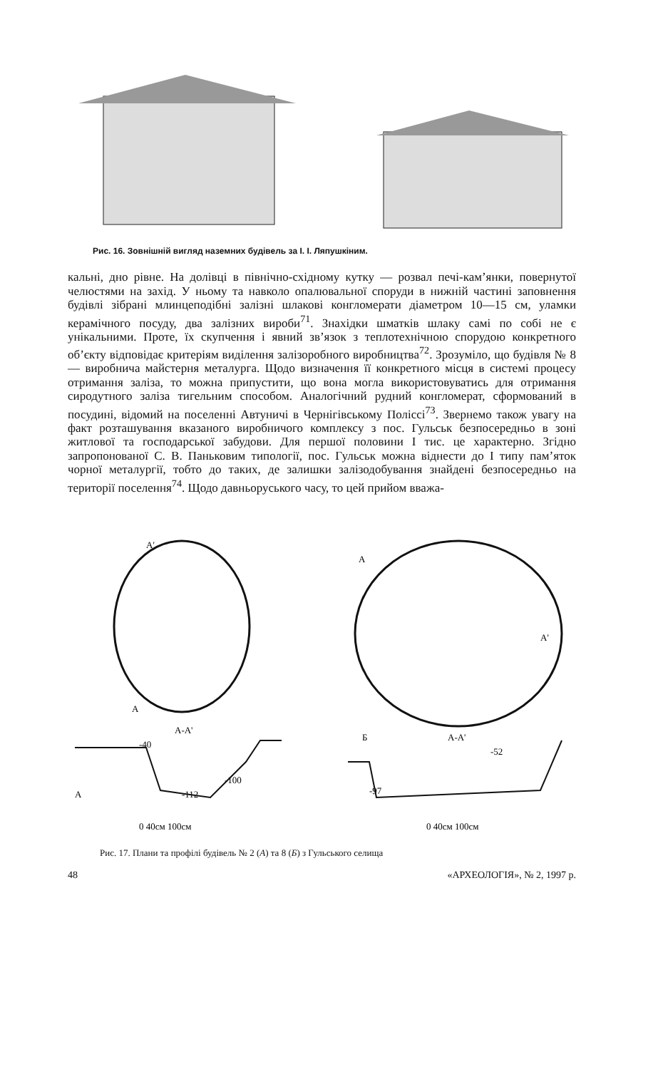Рис. 16. Зовнішній вигляд наземних будівель за І. І. Ляпушкіним.
кальні, дно рівне. На долівці в північно-східному кутку — розвал печі-кам’янки, повернутої челюстями на захід. У ньому та навколо опалювальної споруди в нижній частині заповнення будівлі зібрані млинцеподібні залізні шлакові конгломерати діаметром 10—15 см, уламки керамічного посуду, два залізних вироби<sup>71</sup>. Знахідки шматків шлаку самі по собі не є унікальними. Проте, їх скупчення і явний зв’язок з теплотехнічною спорудою конкретного об’єкту відповідає критеріям виділення залізоробного виробництва<sup>72</sup>. Зрозуміло, що будівля № 8 — виробнича майстерня металурга. Щодо визначення її конкретного місця в системі процесу отримання заліза, то можна припустити, що вона могла використовуватись для отримання сиродутного заліза тигельним способом. Аналогічний рудний конгломерат, сформований в посудині, відомий на поселенні Автуничі в Чернігівському Поліссі<sup>73</sup>. Звернемо також увагу на факт розташування вказаного виробничого комплексу з пос. Гульськ безпосередньо в зоні житлової та господарської забудови. Для першої половини І тис. це характерно. Згідно запропонованої С. В. Паньковим типології, пос. Гульськ можна віднести до І типу пам’яток чорної металургії, тобто до таких, де залишки залізодобування знайдені безпосередньо на території поселення<sup>74</sup>. Щодо давньоруського часу, то цей прийом вважа-
А'
А
А-А'
-40
А
-112
-100
0 40см 100см
А
А'
Б
А-А'
-52
-97
0 40см 100см
Рис. 17. Плани та профілі будівель № 2 (А) та 8 (Б) з Гульського селища
48 «АРХЕОЛОГІЯ», № 2, 1997 р.